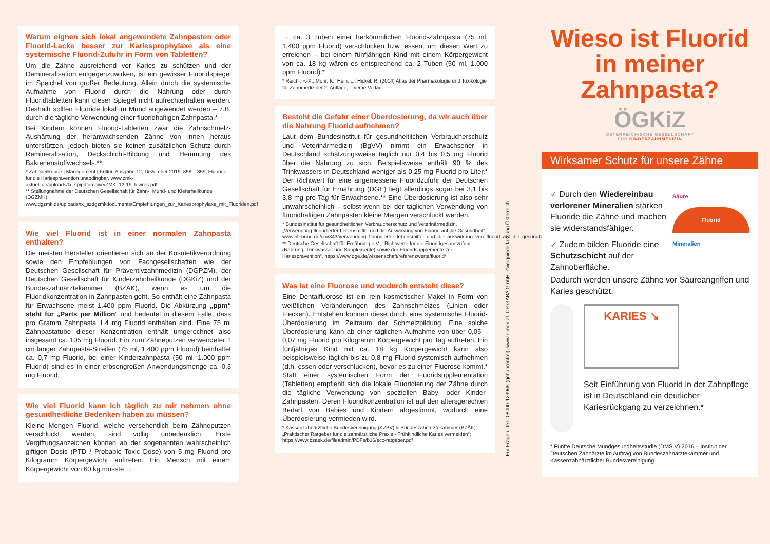Warum eignen sich lokal angewendete Zahnpasten oder Fluorid-Lacke besser zur Kariesprophylaxe als eine systemische Fluorid-Zufuhr in Form von Tabletten?
Um die Zähne ausreichend vor Karies zu schützen und der Demineralisation entgegenzuwirken, ist ein gewisser Fluoridspiegel im Speichel von großer Bedeutung. Allein durch die systemische Aufnahme von Fluorid durch die Nahrung oder durch Fluoridtabletten kann dieser Spiegel nicht aufrechterhalten werden. Deshalb sollten Fluoride lokal im Mund angewendet werden – z.B. durch die tägliche Verwendung einer fluoridhaltigen Zahnpasta.*
Bei Kindern können Fluorid-Tabletten zwar die Zahnschmelz-Aushärtung der heranwachsenden Zähne von innen heraus unterstützen, jedoch bieten sie keinen zusätzlichen Schutz durch Remineralisation, Deckschicht-Bildung und Hemmung des Bakterienstoffwechsels.**
* Zahnheilkunde | Management | Kultur, Ausgabe 12, Dezember 2019, 858 – 859, Fluoride – für die Kariesprävention unabdingbar, www.zmk-aktuell.de/uploads/tx_spipdfarchive/ZMK_12-19_lowres.pdf.
** Stellungnahme der Deutschen Gesellschaft für Zahn-, Mund- und Kieferheilkunde (DGZMK): www.dgzmk.de/uploads/tx_szdgzmkdocuments/Empfehlungen_zur_Kariesprophylaxe_mit_Fluoriden.pdf
Wie viel Fluorid ist in einer normalen Zahnpasta enthalten?
Die meisten Hersteller orientieren sich an der Kosmetikverordnung sowie den Empfehlungen von Fachgesellschaften wie der Deutschen Gesellschaft für Präventivzahnmedizin (DGPZM), der Deutschen Gesellschaft für Kinderzahnheilkunde (DGKiZ) und der Bundeszahnärztekammer (BZÄK), wenn es um die Fluoridkonzentration in Zahnpasten geht. So enthält eine Zahnpasta für Erwachsene meist 1.400 ppm Fluorid. Die Abkürzung „ppm“ steht für „Parts per Million“ und bedeutet in diesem Falle, dass pro Gramm Zahnpasta 1,4 mg Fluorid enthalten sind. Eine 75 ml Zahnpastatube dieser Konzentration enthält umgerechnet also insgesamt ca. 105 mg Fluorid. Ein zum Zähneputzen verwendeter 1 cm langer Zahnpasta-Streifen (75 ml, 1.400 ppm Fluorid) beinhaltet ca. 0,7 mg Fluorid, bei einer Kinderzahnpasta (50 ml, 1.000 ppm Fluorid) sind es in einer erbsengroßen Anwendungsmenge ca. 0,3 mg Fluorid.
Wie viel Fluorid kann ich täglich zu mir nehmen ohne gesundheitliche Bedenken haben zu müssen?
Kleine Mengen Fluorid, welche versehentlich beim Zähneputzen verschluckt werden, sind völlig unbedenklich. Erste Vergiftungsanzeichen können ab der sogenannten wahrscheinlich giftigen Dosis (PTD / Probable Toxic Dose) von 5 mg Fluorid pro Kilogramm Körpergewicht auftreten. Ein Mensch mit einem Körpergewicht von 60 kg müsste →
→ ca. 3 Tuben einer herkömmlichen Fluorid-Zahnpasta (75 ml; 1.400 ppm Fluorid) verschlucken bzw. essen, um diesen Wert zu erreichen – bei einem fünfjährigen Kind mit einem Körpergewicht von ca. 18 kg wären es entsprechend ca. 2 Tuben (50 ml, 1.000 ppm Fluorid).*
* Reichl, F.-X.; Mohr, K.; Hein, L.; Hickel; R. (2014) Atlas der Pharmakologie und Toxikologie für Zahnmediziner 2. Auflage, Thieme Verlag
Besteht die Gefahr einer Überdosierung, da wir auch über die Nahrung Fluorid aufnehmen?
Laut dem Bundesinstitut für gesundheitlichen Verbraucherschutz und Veterinärmedizin (BgVV) nimmt ein Erwachsener in Deutschland schätzungsweise täglich nur 0,4 bis 0,5 mg Fluorid über die Nahrung zu sich. Beispielsweise enthält 90 % des Trinkwassers in Deutschland weniger als 0,25 mg Fluorid pro Liter.* Der Richtwert für eine angemessene Fluoridzufuhr der Deutschen Gesellschaft für Ernährung (DGE) liegt allerdings sogar bei 3,1 bis 3,8 mg pro Tag für Erwachsene.** Eine Überdosierung ist also sehr unwahrscheinlich – selbst wenn bei der täglichen Verwendung von fluoridhaltigen Zahnpasten kleine Mengen verschluckt werden.
* Bundesinstitut für gesundheitlichen Verbraucherschutz und Veterinärmedizin, „Verwendung fluoridierter Lebensmittel und die Auswirkung von Fluorid auf die Gesundheit“, www.bfr.bund.de/cm/343/verwendung_fluoridierter_lebensmittel_und_die_auswirkung_von_fluorid_auf_die_gesundheit.pdf
** Deutsche Gesellschaft für Ernährung e.V., „Richtwerte für die Fluoridgesamtzufuhr (Nahrung, Trinkwasser und Supplemente) sowie der Fluoridsupplemente zur Kariesprävention“, https://www.dge.de/wissenschaft/referenzwerte/fluorid/
Was ist eine Fluorose und wodurch entsteht diese?
Eine Dentalfluorose ist ein rein kosmetischer Makel in Form von weißlichen Veränderungen des Zahnschmelzes (Linien oder Flecken). Entstehen können diese durch eine systemische Fluorid-Überdosierung im Zeitraum der Schmelzbildung. Eine solche Überdosierung kann ab einer täglichen Aufnahme von über 0,05 – 0,07 mg Fluorid pro Kilogramm Körpergewicht pro Tag auftreten. Ein fünfjähriges Kind mit ca. 18 kg Körpergewicht kann also beispielsweise täglich bis zu 0,8 mg Fluorid systemisch aufnehmen (d.h. essen oder verschlucken), bevor es zu einer Fluorose kommt.* Statt einer systemischen Form der Fluoridsupplementation (Tabletten) empfiehlt sich die lokale Fluoridierung der Zähne durch die tägliche Verwendung von speziellen Baby- oder Kinder-Zahnpasten. Deren Fluoridkonzentration ist auf den altersgerechten Bedarf von Babies und Kindern abgestimmt, wodurch eine Überdosierung vermieden wird.
* Kassenzahnärztliche Bundesvereinigung (KZBV) & Bundeszahnärztekammer (BZÄK): „Praktischer Ratgeber für die zahnärztliche Praxis - Frühkindliche Karies vermeiden“; https://www.bzaek.de/fileadmin/PDFs/b16/ecc-ratgeber.pdf
Für Fragen: Tel.: 08000-123965 (gebührenfrei), www.elmex.at, CP GABA GmbH, Zweigniederlassung Österreich
Wieso ist Fluorid in meiner Zahnpasta?
ÖGKiZ
ÖSTERREICHISCHE GESELLSCHAFT
FÜR KINDERZAHNMEDIZIN
Wirksamer Schutz für unsere Zähne
✓ Durch den Wiedereinbau verlorener Mineralien stärken Fluoride die Zähne und machen sie widerstandsfähiger.
✓ Zudem bilden Fluoride eine Schutzschicht auf der Zahnoberfläche.
Säure
Fluorid
Mineralien
Dadurch werden unsere Zähne vor Säureangriffen und Karies geschützt.
KARIES ↘
Seit Einführung von Fluorid in der Zahnpflege ist in Deutschland ein deutlicher Kariesrückgang zu verzeichnen.*
* Fünfte Deutsche Mundgesundheitsstudie (DMS V) 2016 – Institut der Deutschen Zahnärzte im Auftrag von Bundeszahnärztekammer und Kassenzahnärztlicher Bundesvereinigung